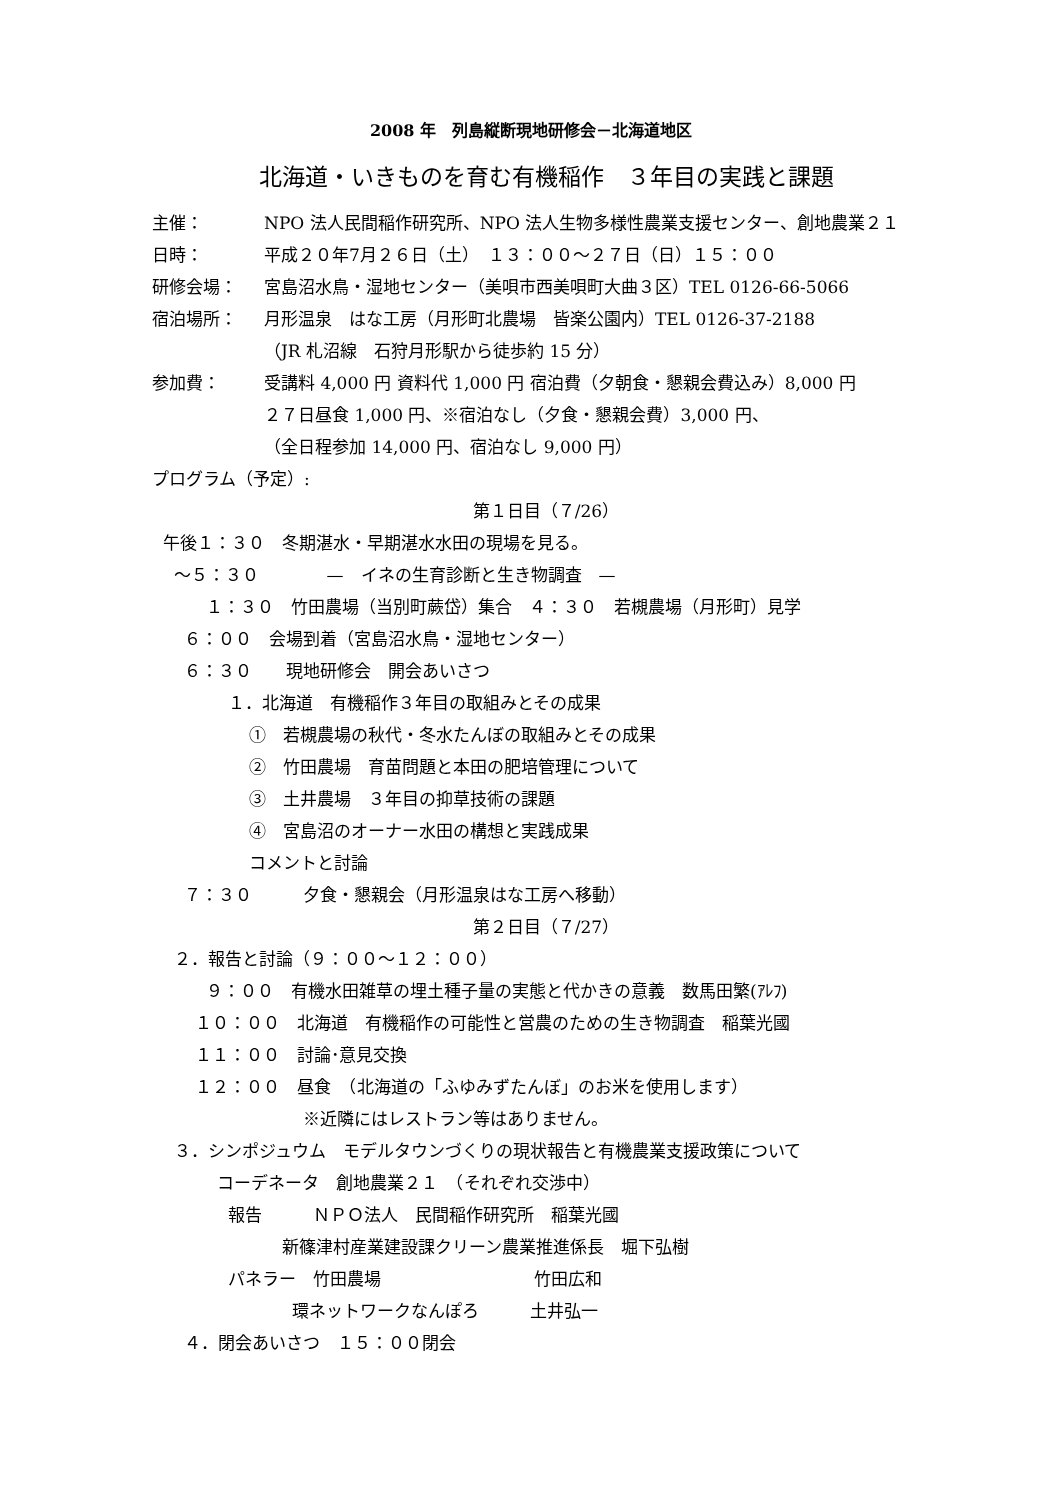2008 年　列島縦断現地研修会－北海道地区
北海道・いきものを育む有機稲作　３年目の実践と課題
主催： NPO 法人民間稲作研究所、NPO 法人生物多様性農業支援センター、創地農業２１
日時： 平成２０年7月２６日（土）　１３：００～２７日（日）１５：００
研修会場： 宮島沼水鳥・湿地センター（美唄市西美唄町大曲３区）TEL 0126-66-5066
宿泊場所： 月形温泉　はな工房（月形町北農場　皆楽公園内）TEL 0126-37-2188
（JR 札沼線　石狩月形駅から徒歩約 15 分）
参加費： 受講料 4,000 円 資料代 1,000 円 宿泊費（夕朝食・懇親会費込み）8,000 円
２７日昼食 1,000 円、※宿泊なし（夕食・懇親会費）3,000 円、
（全日程参加 14,000 円、宿泊なし 9,000 円）
プログラム（予定）:
第１日目（７/26）
午後１：３０　冬期湛水・早期湛水水田の現場を見る。
～５：３０　　　　—　イネの生育診断と生き物調査　—
１：３０　竹田農場（当別町蕨岱）集合　４：３０　若槻農場（月形町）見学
６：００　会場到着（宮島沼水鳥・湿地センター）
６：３０　　現地研修会　開会あいさつ
１．北海道　有機稲作３年目の取組みとその成果
①　若槻農場の秋代・冬水たんぼの取組みとその成果
②　竹田農場　育苗問題と本田の肥培管理について
③　土井農場　３年目の抑草技術の課題
④　宮島沼のオーナー水田の構想と実践成果
コメントと討論
７：３０　　　夕食・懇親会（月形温泉はな工房へ移動）
第２日目（７/27）
２．報告と討論（９：００～１２：００）
９：００　有機水田雑草の埋土種子量の実態と代かきの意義　数馬田繁(ｱﾚﾌ)
１０：００　北海道　有機稲作の可能性と営農のための生き物調査　稲葉光國
１１：００　討論･意見交換
１２：００　昼食　（北海道の「ふゆみずたんぼ」のお米を使用します）
※近隣にはレストラン等はありません。
３．シンポジュウム　モデルタウンづくりの現状報告と有機農業支援政策について
コーデネータ　創地農業２１　（それぞれ交渉中）
報告　　　ＮＰＯ法人　民間稲作研究所　稲葉光國
新篠津村産業建設課クリーン農業推進係長　堀下弘樹
パネラー　竹田農場　　　　　　　　　竹田広和
環ネットワークなんぽろ　　　土井弘一
４．閉会あいさつ　１５：００閉会